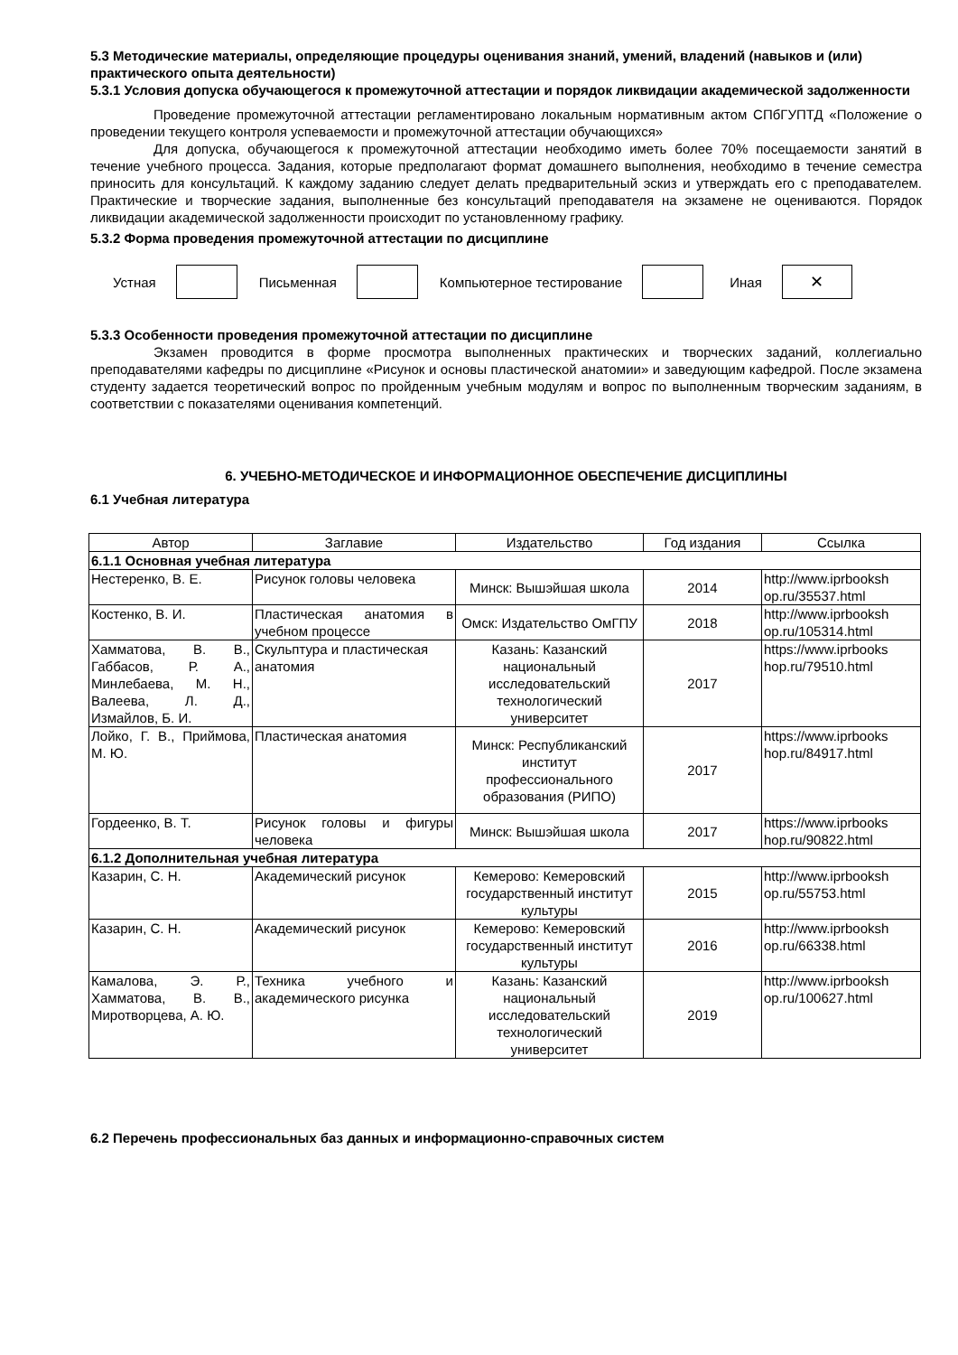5.3 Методические материалы, определяющие процедуры оценивания знаний, умений, владений (навыков и (или) практического опыта деятельности)
5.3.1 Условия допуска обучающегося к промежуточной аттестации и порядок ликвидации академической задолженности
Проведение промежуточной аттестации регламентировано локальным нормативным актом СПбГУПТД «Положение о проведении текущего контроля успеваемости и промежуточной аттестации обучающихся»
Для допуска, обучающегося к промежуточной аттестации необходимо иметь более 70% посещаемости занятий в течение учебного процесса. Задания, которые предполагают формат домашнего выполнения, необходимо в течение семестра приносить для консультаций. К каждому заданию следует делать предварительный эскиз и утверждать его с преподавателем. Практические и творческие задания, выполненные без консультаций преподавателя на экзамене не оцениваются. Порядок ликвидации академической задолженности происходит по установленному графику.
5.3.2 Форма проведения промежуточной аттестации по дисциплине
Устная Письменная Компьютерное тестирование Иная
✕
5.3.3 Особенности проведения промежуточной аттестации по дисциплине
Экзамен проводится в форме просмотра выполненных практических и творческих заданий, коллегиально преподавателями кафедры по дисциплине «Рисунок и основы пластической анатомии» и заведующим кафедрой. После экзамена студенту задается теоретический вопрос по пройденным учебным модулям и вопрос по выполненным творческим заданиям, в соответствии с показателями оценивания компетенций.
6. УЧЕБНО-МЕТОДИЧЕСКОЕ И ИНФОРМАЦИОННОЕ ОБЕСПЕЧЕНИЕ ДИСЦИПЛИНЫ
6.1 Учебная литература
| Автор | Заглавие | Издательство | Год издания | Ссылка |
| --- | --- | --- | --- | --- |
| 6.1.1 Основная учебная литература | | | | |
| Нестеренко, В. Е. | Рисунок головы человека | Минск: Вышэйшая школа | 2014 | http://www.iprbooksh op.ru/35537.html |
| Костенко, В. И. | Пластическая анатомия в учебном процессе | Омск: Издательство ОмГПУ | 2018 | http://www.iprbooksh op.ru/105314.html |
| Хамматова, В. В., Габбасов, Р. А., Минлебаева, М. Н., Валеева, Л. Д., Измайлов, Б. И. | Скульптура и пластическая анатомия | Казань: Казанский национальный исследовательский технологический университет | 2017 | https://www.iprbooks hop.ru/79510.html |
| Лойко, Г. В., Приймова, М. Ю. | Пластическая анатомия | Минск: Республиканский институт профессионального образования (РИПО) | 2017 | https://www.iprbooks hop.ru/84917.html |
| Гордеенко, В. Т. | Рисунок головы и фигуры человека | Минск: Вышэйшая школа | 2017 | https://www.iprbooks hop.ru/90822.html |
| 6.1.2 Дополнительная учебная литература | | | | |
| Казарин, С. Н. | Академический рисунок | Кемерово: Кемеровский государственный институт культуры | 2015 | http://www.iprbooksh op.ru/55753.html |
| Казарин, С. Н. | Академический рисунок | Кемерово: Кемеровский государственный институт культуры | 2016 | http://www.iprbooksh op.ru/66338.html |
| Камалова, Э. Р., Хамматова, В. В., Миротворцева, А. Ю. | Техника учебного и академического рисунка | Казань: Казанский национальный исследовательский технологический университет | 2019 | http://www.iprbooksh op.ru/100627.html |
6.2 Перечень профессиональных баз данных и информационно-справочных систем